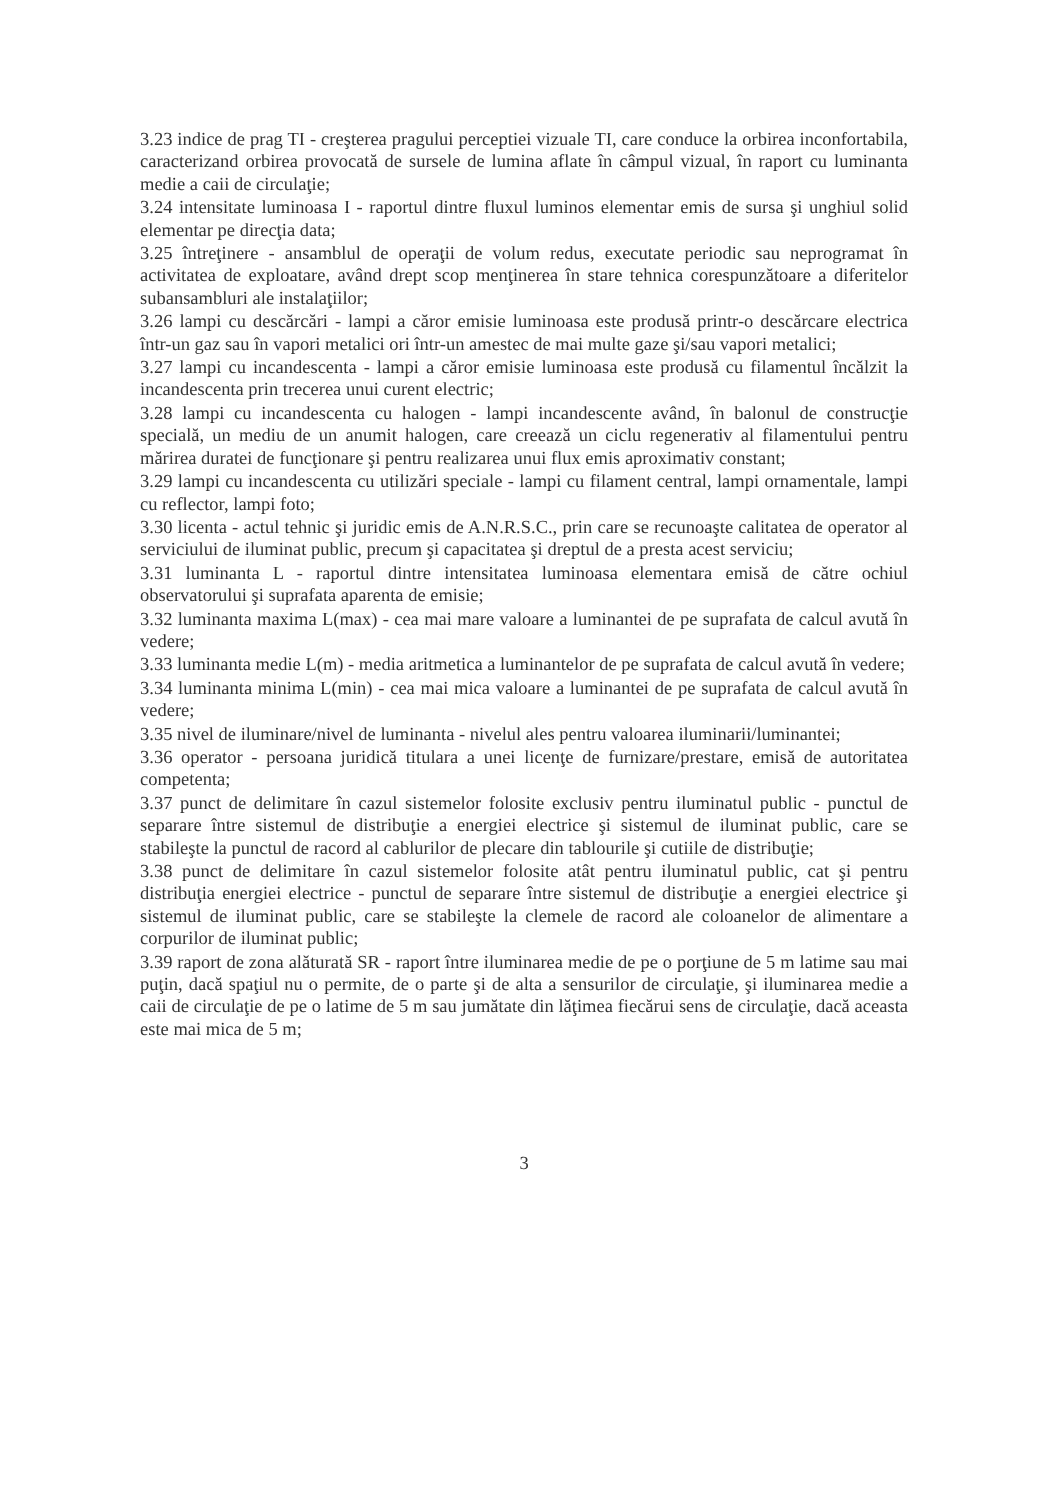3.23 indice de prag TI - creşterea pragului perceptiei vizuale TI, care conduce la orbirea inconfortabila, caracterizand orbirea provocată de sursele de lumina aflate în câmpul vizual, în raport cu luminanta medie a caii de circulaţie;
3.24 intensitate luminoasa I - raportul dintre fluxul luminos elementar emis de sursa şi unghiul solid elementar pe direcţia data;
3.25 întreţinere - ansamblul de operaţii de volum redus, executate periodic sau neprogramat în activitatea de exploatare, având drept scop menţinerea în stare tehnica corespunzătoare a diferitelor subansambluri ale instalaţiilor;
3.26 lampi cu descărcări - lampi a căror emisie luminoasa este produsă printr-o descărcare electrica într-un gaz sau în vapori metalici ori într-un amestec de mai multe gaze şi/sau vapori metalici;
3.27 lampi cu incandescenta - lampi a căror emisie luminoasa este produsă cu filamentul încălzit la incandescenta prin trecerea unui curent electric;
3.28 lampi cu incandescenta cu halogen - lampi incandescente având, în balonul de construcţie specială, un mediu de un anumit halogen, care creează un ciclu regenerativ al filamentului pentru mărirea duratei de funcţionare şi pentru realizarea unui flux emis aproximativ constant;
3.29 lampi cu incandescenta cu utilizări speciale - lampi cu filament central, lampi ornamentale, lampi cu reflector, lampi foto;
3.30 licenta - actul tehnic şi juridic emis de A.N.R.S.C., prin care se recunoaşte calitatea de operator al serviciului de iluminat public, precum şi capacitatea şi dreptul de a presta acest serviciu;
3.31 luminanta L - raportul dintre intensitatea luminoasa elementara emisă de către ochiul observatorului şi suprafata aparenta de emisie;
3.32 luminanta maxima L(max) - cea mai mare valoare a luminantei de pe suprafata de calcul avută în vedere;
3.33 luminanta medie L(m) - media aritmetica a luminantelor de pe suprafata de calcul avută în vedere;
3.34 luminanta minima L(min) - cea mai mica valoare a luminantei de pe suprafata de calcul avută în vedere;
3.35 nivel de iluminare/nivel de luminanta - nivelul ales pentru valoarea iluminarii/luminantei;
3.36 operator - persoana juridică titulara a unei licenţe de furnizare/prestare, emisă de autoritatea competenta;
3.37 punct de delimitare în cazul sistemelor folosite exclusiv pentru iluminatul public - punctul de separare între sistemul de distribuţie a energiei electrice şi sistemul de iluminat public, care se stabileşte la punctul de racord al cablurilor de plecare din tablourile şi cutiile de distribuţie;
3.38 punct de delimitare în cazul sistemelor folosite atât pentru iluminatul public, cat şi pentru distribuţia energiei electrice - punctul de separare între sistemul de distribuţie a energiei electrice şi sistemul de iluminat public, care se stabileşte la clemele de racord ale coloanelor de alimentare a corpurilor de iluminat public;
3.39 raport de zona alăturată SR - raport între iluminarea medie de pe o porţiune de 5 m latime sau mai puţin, dacă spaţiul nu o permite, de o parte şi de alta a sensurilor de circulaţie, şi iluminarea medie a caii de circulaţie de pe o latime de 5 m sau jumătate din lăţimea fiecărui sens de circulaţie, dacă aceasta este mai mica de 5 m;
3